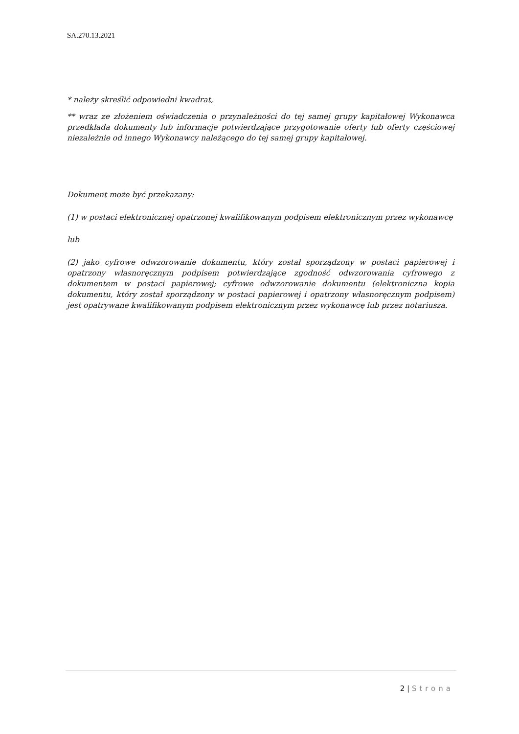SA.270.13.2021
* należy skreślić odpowiedni kwadrat,
** wraz ze złożeniem oświadczenia o przynależności do tej samej grupy kapitałowej Wykonawca przedkłada dokumenty lub informacje potwierdzające przygotowanie oferty lub oferty częściowej niezależnie od innego Wykonawcy należącego do tej samej grupy kapitałowej.
Dokument może być przekazany:
(1) w postaci elektronicznej opatrzonej kwalifikowanym podpisem elektronicznym przez wykonawcę
lub
(2) jako cyfrowe odwzorowanie dokumentu, który został sporządzony w postaci papierowej i opatrzony własnoręcznym podpisem potwierdzające zgodność odwzorowania cyfrowego z dokumentem w postaci papierowej; cyfrowe odwzorowanie dokumentu (elektroniczna kopia dokumentu, który został sporządzony w postaci papierowej i opatrzony własnoręcznym podpisem) jest opatrywane kwalifikowanym podpisem elektronicznym przez wykonawcę lub przez notariusza.
2 | Strona